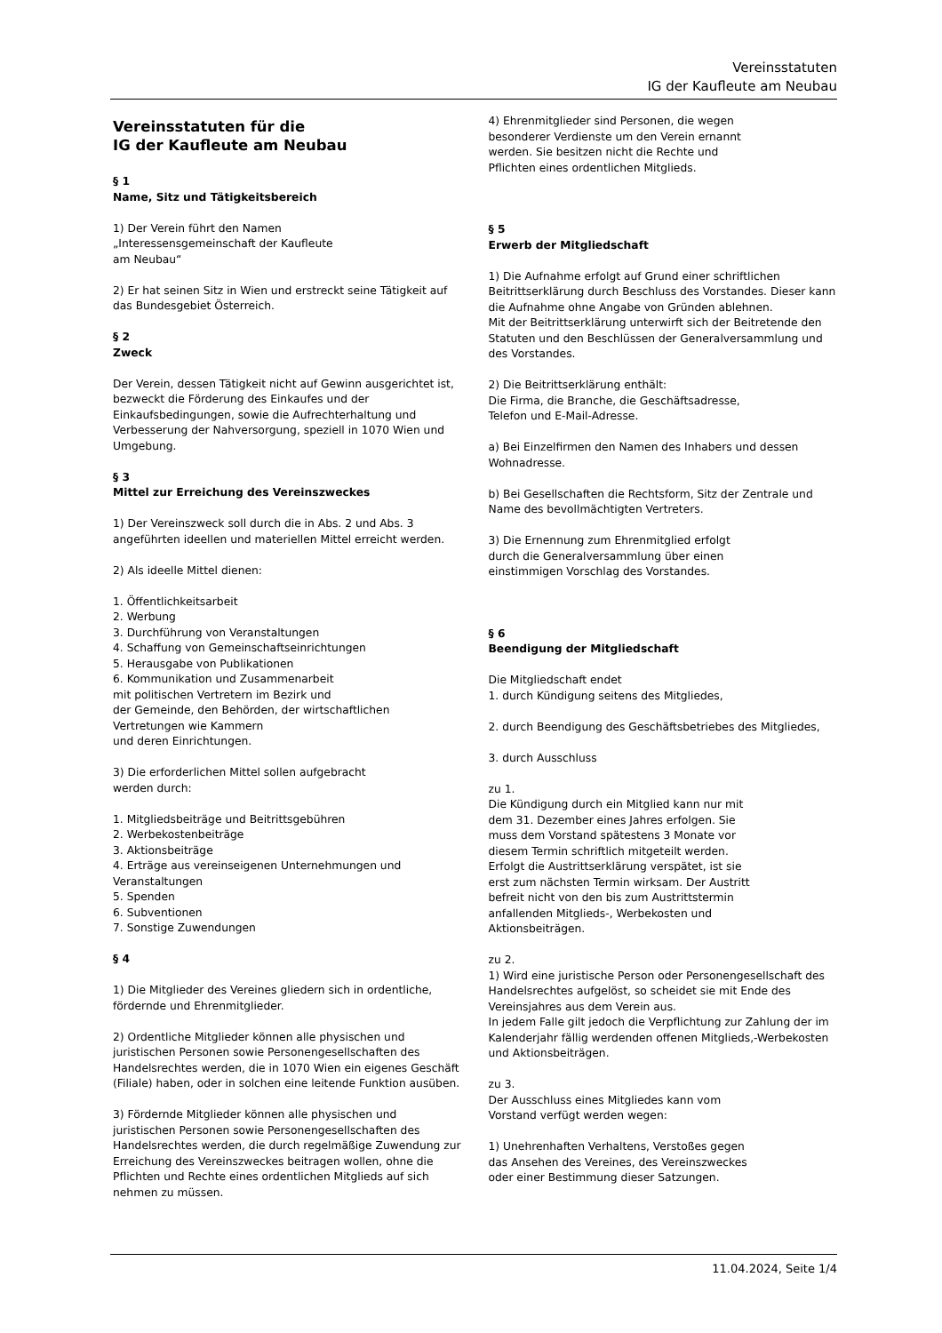Vereinsstatuten
IG der Kaufleute am Neubau
Vereinsstatuten für die
IG der Kaufleute am Neubau
§ 1
Name, Sitz und Tätigkeitsbereich
1) Der Verein führt den Namen
„Interessensgemeinschaft der Kaufleute
am Neubau“
2) Er hat seinen Sitz in Wien und erstreckt seine Tätigkeit auf das Bundesgebiet Österreich.
§ 2
Zweck
Der Verein, dessen Tätigkeit nicht auf Gewinn ausgerichtet ist, bezweckt die Förderung des Einkaufes und der Einkaufsbedingungen, sowie die Aufrechterhaltung und Verbesserung der Nahversorgung, speziell in 1070 Wien und Umgebung.
§ 3
Mittel zur Erreichung des Vereinszweckes
1) Der Vereinszweck soll durch die in Abs. 2 und Abs. 3 angeführten ideellen und materiellen Mittel erreicht werden.
2) Als ideelle Mittel dienen:
1. Öffentlichkeitsarbeit
2. Werbung
3. Durchführung von Veranstaltungen
4. Schaffung von Gemeinschaftseinrichtungen
5. Herausgabe von Publikationen
6. Kommunikation und Zusammenarbeit
mit politischen Vertretern im Bezirk und
der Gemeinde, den Behörden, der wirtschaftlichen
Vertretungen wie Kammern
und deren Einrichtungen.
3) Die erforderlichen Mittel sollen aufgebracht
werden durch:
1. Mitgliedsbeiträge und Beitrittsgebühren
2. Werbekostenbeiträge
3. Aktionsbeiträge
4. Erträge aus vereinseigenen Unternehmungen und Veranstaltungen
5. Spenden
6. Subventionen
7. Sonstige Zuwendungen
§ 4
1) Die Mitglieder des Vereines gliedern sich in ordentliche, fördernde und Ehrenmitglieder.
2) Ordentliche Mitglieder können alle physischen und juristischen Personen sowie Personengesellschaften des Handelsrechtes werden, die in 1070 Wien ein eigenes Geschäft (Filiale) haben, oder in solchen eine leitende Funktion ausüben.
3) Fördernde Mitglieder können alle physischen und juristischen Personen sowie Personengesellschaften des Handelsrechtes werden, die durch regelmäßige Zuwendung zur Erreichung des Vereinszweckes beitragen wollen, ohne die Pflichten und Rechte eines ordentlichen Mitglieds auf sich nehmen zu müssen.
4) Ehrenmitglieder sind Personen, die wegen
besonderer Verdienste um den Verein ernannt
werden. Sie besitzen nicht die Rechte und
Pflichten eines ordentlichen Mitglieds.
§ 5
Erwerb der Mitgliedschaft
1) Die Aufnahme erfolgt auf Grund einer schriftlichen Beitrittserklärung durch Beschluss des Vorstandes. Dieser kann die Aufnahme ohne Angabe von Gründen ablehnen.
Mit der Beitrittserklärung unterwirft sich der Beitretende den Statuten und den Beschlüssen der Generalversammlung und des Vorstandes.
2) Die Beitrittserklärung enthält:
Die Firma, die Branche, die Geschäftsadresse,
Telefon und E-Mail-Adresse.
a) Bei Einzelfirmen den Namen des Inhabers und dessen Wohnadresse.
b) Bei Gesellschaften die Rechtsform, Sitz der Zentrale und Name des bevollmächtigten Vertreters.
3) Die Ernennung zum Ehrenmitglied erfolgt
durch die Generalversammlung über einen
einstimmigen Vorschlag des Vorstandes.
§ 6
Beendigung der Mitgliedschaft
Die Mitgliedschaft endet
1. durch Kündigung seitens des Mitgliedes,
2. durch Beendigung des Geschäftsbetriebes des Mitgliedes,
3. durch Ausschluss
zu 1.
Die Kündigung durch ein Mitglied kann nur mit
dem 31. Dezember eines Jahres erfolgen. Sie
muss dem Vorstand spätestens 3 Monate vor
diesem Termin schriftlich mitgeteilt werden.
Erfolgt die Austrittserklärung verspätet, ist sie
erst zum nächsten Termin wirksam. Der Austritt
befreit nicht von den bis zum Austrittstermin
anfallenden Mitglieds-, Werbekosten und
Aktionsbeiträgen.
zu 2.
1) Wird eine juristische Person oder Personengesellschaft des Handelsrechtes aufgelöst, so scheidet sie mit Ende des Vereinsjahres aus dem Verein aus.
In jedem Falle gilt jedoch die Verpflichtung zur Zahlung der im Kalenderjahr fällig werdenden offenen Mitglieds,-Werbekosten und Aktionsbeiträgen.
zu 3.
Der Ausschluss eines Mitgliedes kann vom
Vorstand verfügt werden wegen:
1) Unehrenhaften Verhaltens, Verstoßes gegen
das Ansehen des Vereines, des Vereinszweckes
oder einer Bestimmung dieser Satzungen.
11.04.2024, Seite 1/4